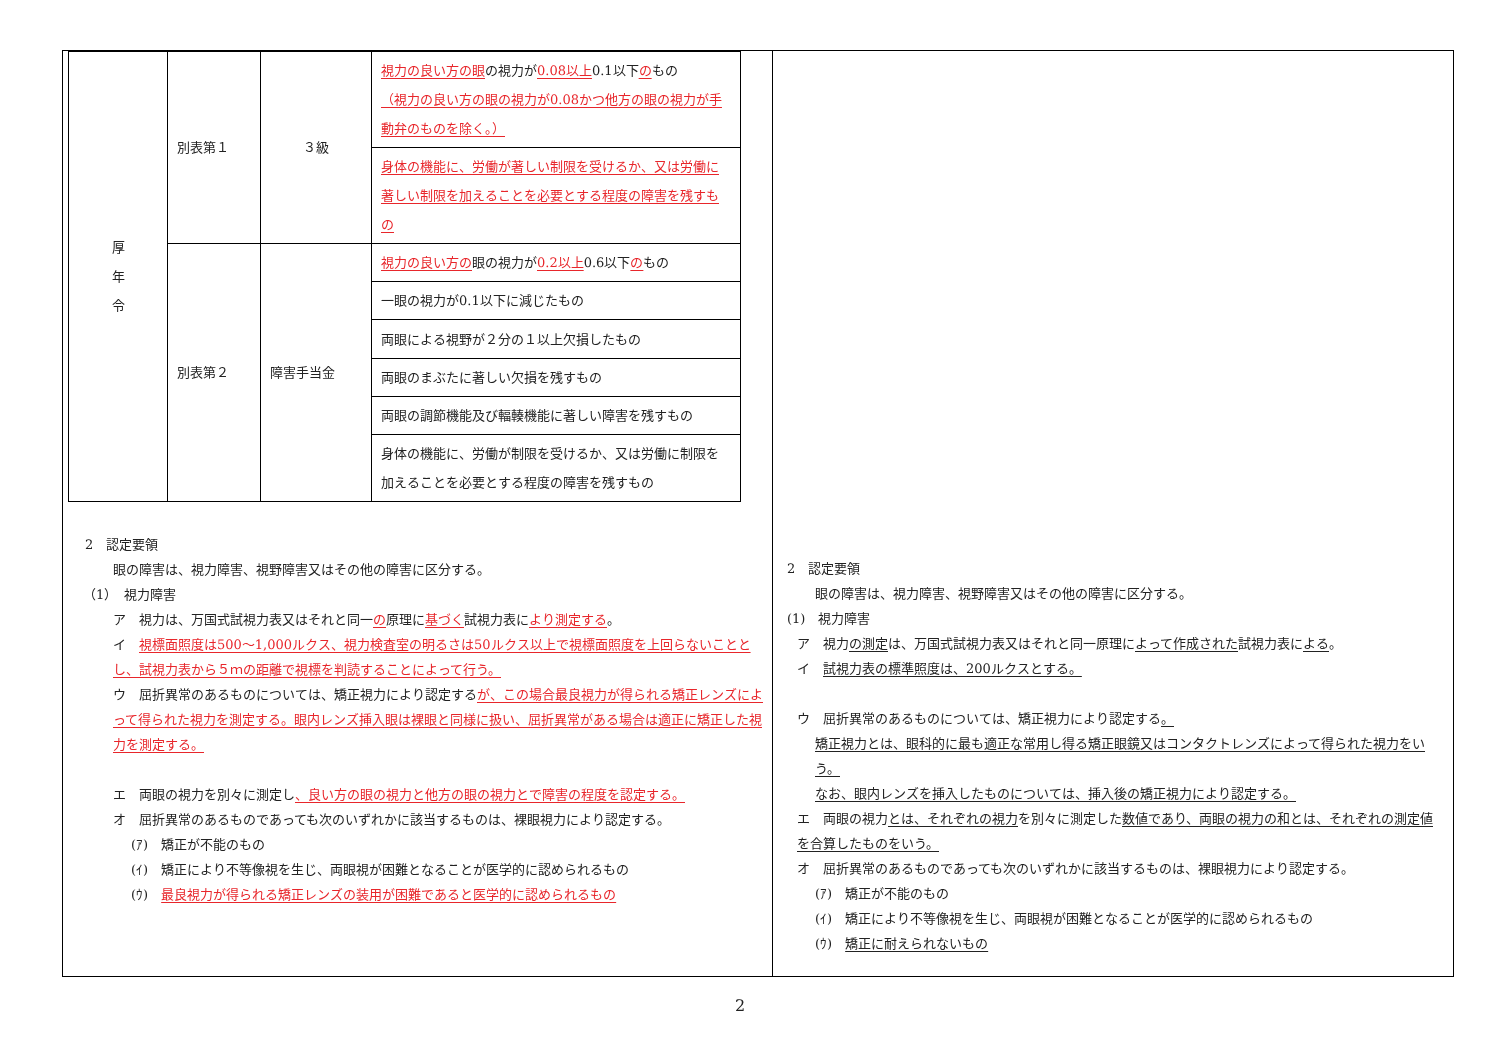| 厚 年 令 | 別表第１ | ３級 | 視力の良い方の眼 の視力が 0.08以上 0.1以下 の もの （視力の良い方の眼の視力が0.08かつ他方の眼の視力が手動弁のものを除く。） |
| | | | 身体の機能に、労働が著しい制限を受けるか、又は労働に著しい制限を加えることを必要とする程度の障害を残すもの |
| | 別表第２ | 障害手当金 | 視力の良い方の 眼の視力が 0.2以上 0.6以下 の もの |
| | | | 一眼の視力が0.1以下に減じたもの |
| | | | 両眼による視野が２分の１以上欠損したもの |
| | | | 両眼のまぶたに著しい欠損を残すもの |
| | | | 両眼の調節機能及び輻輳機能に著しい障害を残すもの |
| | | | 身体の機能に、労働が制限を受けるか、又は労働に制限を加えることを必要とする程度の障害を残すもの |
2　認定要領
眼の障害は、視力障害、視野障害又はその他の障害に区分する。
（1）　視力障害
ア　視力は、万国式試視力表又はそれと同一の原理に基づく試視力表により測定する。
イ　視標面照度は500～1,000ルクス、視力検査室の明るさは50ルクス以上で視標面照度を上回らないこととし、試視力表から５ｍの距離で視標を判読することによって行う。
ウ　屈折異常のあるものについては、矯正視力により認定するが、この場合最良視力が得られる矯正レンズによって得られた視力を測定する。眼内レンズ挿入眼は裸眼と同様に扱い、屈折異常がある場合は適正に矯正した視力を測定する。
エ　両眼の視力を別々に測定し、良い方の眼の視力と他方の眼の視力とで障害の程度を認定する。
オ　屈折異常のあるものであっても次のいずれかに該当するものは、裸眼視力により認定する。
(ｱ)　矯正が不能のもの
(ｲ)　矯正により不等像視を生じ、両眼視が困難となることが医学的に認められるもの
(ｳ)　最良視力が得られる矯正レンズの装用が困難であると医学的に認められるもの
2　認定要領
眼の障害は、視力障害、視野障害又はその他の障害に区分する。
(1)　視力障害
ア　視力の測定は、万国式試視力表又はそれと同一原理によって作成された試視力表による。
イ　試視力表の標準照度は、200ルクスとする。
ウ　屈折異常のあるものについては、矯正視力により認定する。
矯正視力とは、眼科的に最も適正な常用し得る矯正眼鏡又はコンタクトレンズによって得られた視力をいう。
なお、眼内レンズを挿入したものについては、挿入後の矯正視力により認定する。
エ　両眼の視力とは、それぞれの視力を別々に測定した数値であり、両眼の視力の和とは、それぞれの測定値を合算したものをいう。
オ　屈折異常のあるものであっても次のいずれかに該当するものは、裸眼視力により認定する。
(ｱ)　矯正が不能のもの
(ｲ)　矯正により不等像視を生じ、両眼視が困難となることが医学的に認められるもの
(ｳ)　矯正に耐えられないもの
2